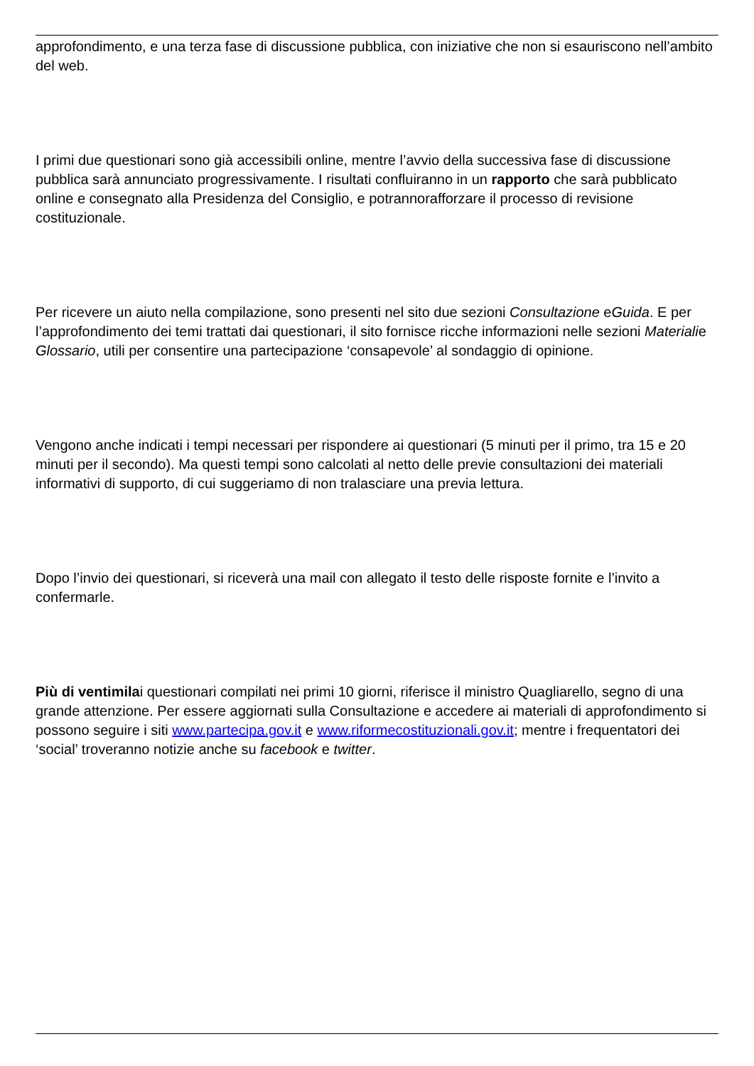approfondimento, e una terza fase di discussione pubblica, con iniziative che non si esauriscono nell’ambito del web.
I primi due questionari sono già accessibili online, mentre l’avvio della successiva fase di discussione pubblica sarà annunciato progressivamente. I risultati confluiranno in un rapporto che sarà pubblicato online e consegnato alla Presidenza del Consiglio, e potrannorafforzare il processo di revisione costituzionale.
Per ricevere un aiuto nella compilazione, sono presenti nel sito due sezioni Consultazione eGuida. E per l’approfondimento dei temi trattati dai questionari, il sito fornisce ricche informazioni nelle sezioni Materialie Glossario, utili per consentire una partecipazione ‘consapevole’ al sondaggio di opinione.
Vengono anche indicati i tempi necessari per rispondere ai questionari (5 minuti per il primo, tra 15 e 20 minuti per il secondo). Ma questi tempi sono calcolati al netto delle previe consultazioni dei materiali informativi di supporto, di cui suggeriamo di non tralasciare una previa lettura.
Dopo l’invio dei questionari, si riceverà una mail con allegato il testo delle risposte fornite e l’invito a confermarle.
Più di ventimilai questionari compilati nei primi 10 giorni, riferisce il ministro Quagliarello, segno di una grande attenzione. Per essere aggiornati sulla Consultazione e accedere ai materiali di approfondimento si possono seguire i siti www.partecipa.gov.it e www.riformecostituzionali.gov.it; mentre i frequentatori dei ‘social’ troveranno notizie anche su facebook e twitter.